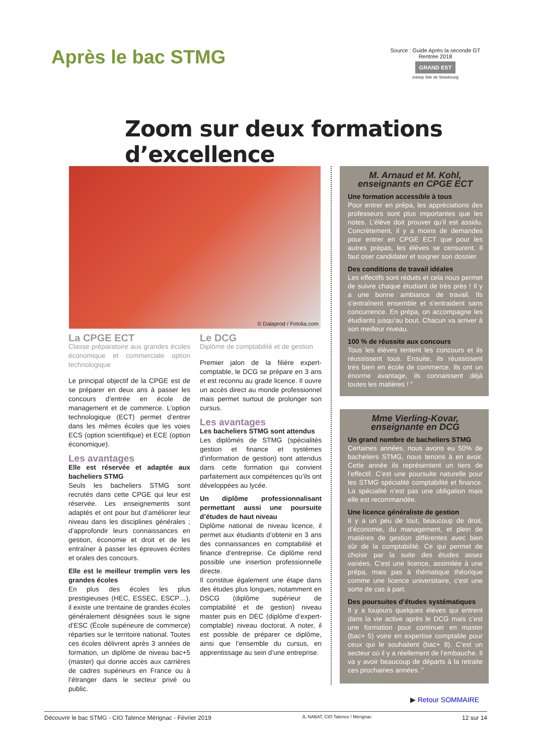Après le bac STMG
Source : Guide Après la seconde GT
Rentrée 2018
GRAND EST
onisep Site de Strasbourg
Zoom sur deux formations d’excellence
© Dalaprod / Fotolia.com
La CPGE ECT
Classe préparatoire aux grandes écoles économique et commerciale option technologique
Le principal objectif de la CPGE est de se préparer en deux ans à passer les concours d’entrée en école de management et de commerce. L’option technologique (ECT) permet d’entrer dans les mêmes écoles que les voies ECS (option scientifique) et ECE (option économique).
Les avantages
Elle est réservée et adaptée aux bacheliers STMG
Seuls les bacheliers STMG sont recrutés dans cette CPGE qui leur est réservée. Les enseignements sont adaptés et ont pour but d’améliorer leur niveau dans les disciplines générales ; d’approfondir leurs connaissances en gestion, économie et droit et de les entraîner à passer les épreuves écrites et orales des concours.
Elle est le meilleur tremplin vers les grandes écoles
En plus des écoles les plus prestigieuses (HEC, ESSEC, ESCP…), il existe une trentaine de grandes écoles généralement désignées sous le signe d’ESC (École supérieure de commerce) réparties sur le territoire national. Toutes ces écoles délivrent après 3 années de formation, un diplôme de niveau bac+5 (master) qui donne accès aux carrières de cadres supérieurs en France ou à l’étranger dans le secteur privé ou public.
Le DCG
Diplôme de comptabilité et de gestion
Premier jalon de la filière expert-comptable, le DCG se prépare en 3 ans et est reconnu au grade licence. Il ouvre un accès direct au monde professionnel mais permet surtout de prolonger son cursus.
Les avantages
Les bacheliers STMG sont attendus
Les diplômés de STMG (spécialités gestion et finance et systèmes d’information de gestion) sont attendus dans cette formation qui convient parfaitement aux compétences qu’ils ont développées au lycée.
Un diplôme professionnalisant permettant aussi une poursuite d’études de haut niveau
Diplôme national de niveau licence, il permet aux étudiants d’obtenir en 3 ans des connaissances en comptabilité et finance d’entreprise. Ce diplôme rend possible une insertion professionnelle directe.
Il constitue également une étape dans des études plus longues, notamment en DSCG (diplôme supérieur de comptabilité et de gestion) niveau master puis en DEC (diplôme d’expert-comptable) niveau doctorat. A noter, il est possible de préparer ce diplôme, ainsi que l’ensemble du cursus, en apprentissage au sein d’une entreprise.
M. Arnaud et M. Kohl,
enseignants en CPGE ECT
Une formation accessible à tous
Pour entrer en prépa, les appréciations des professeurs sont plus importantes que les notes. L’élève doit prouver qu’il est assidu. Concrètement, il y a moins de demandes pour entrer en CPGE ECT que pour les autres prépas, les élèves se censurent. Il faut oser candidater et soigner son dossier.
Des conditions de travail idéales
Les effectifs sont réduits et cela nous permet de suivre chaque étudiant de très près ! Il y a une bonne ambiance de travail. Ils s’entraînent ensemble et s’entraident sans concurrence. En prépa, on accompagne les étudiants jusqu’au bout. Chacun va arriver à son meilleur niveau.
100 % de réussite aux concours
Tous les élèves tentent les concours et ils réussissent tous. Ensuite, ils réussissent très bien en école de commerce. Ils ont un énorme avantage, ils connaissent déjà toutes les matières ! ”
Mme Vierling-Kovar,
enseignante en DCG
Un grand nombre de bacheliers STMG
Certaines années, nous avons eu 50% de bacheliers STMG, nous tenons à en avoir. Cette année ils représentent un tiers de l’effectif. C’est une poursuite naturelle pour les STMG spécialité comptabilité et finance. La spécialité n’est pas une obligation mais elle est recommandée.
Une licence généraliste de gestion
Il y a un peu de tout, beaucoup de droit, d’économie, du management, et plein de matières de gestion différentes avec bien sûr de la comptabilité. Ce qui permet de choisir par la suite des études assez variées. C’est une licence, assimilée à une prépa, mais pas à thématique théorique comme une licence universitaire, c’est une sorte de cas à part.
Des poursuites d’études systématiques
Il y a toujours quelques élèves qui entrent dans la vie active après le DCG mais c’est une formation pour continuer en master (bac+ 5) voire en expertise comptable pour ceux qui le souhaitent (bac+ 8). C’est un secteur où il y a réellement de l’embauche. Il va y avoir beaucoup de départs à la retraite ces prochaines années. ”
▶ Retour SOMMAIRE
Découvrir le bac STMG - CIO Talence Mérignac - Février 2019 JL NABAT, CIO Talence / Mérignac 12 sur 14